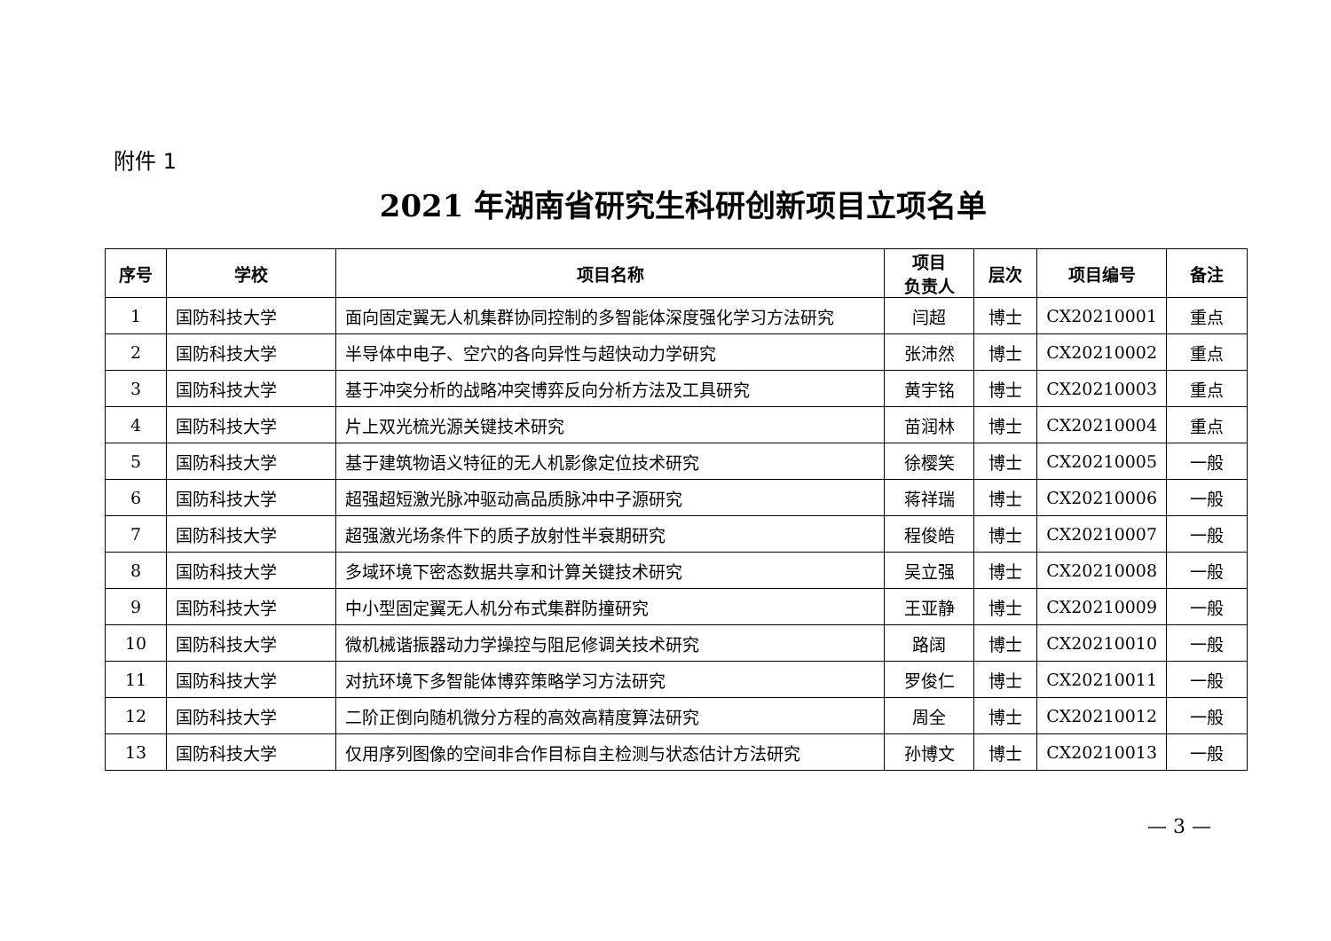附件 1
2021 年湖南省研究生科研创新项目立项名单
| 序号 | 学校 | 项目名称 | 项目 负责人 | 层次 | 项目编号 | 备注 |
| --- | --- | --- | --- | --- | --- | --- |
| 1 | 国防科技大学 | 面向固定翼无人机集群协同控制的多智能体深度强化学习方法研究 | 闫超 | 博士 | CX20210001 | 重点 |
| 2 | 国防科技大学 | 半导体中电子、空穴的各向异性与超快动力学研究 | 张沛然 | 博士 | CX20210002 | 重点 |
| 3 | 国防科技大学 | 基于冲突分析的战略冲突博弈反向分析方法及工具研究 | 黄宇铭 | 博士 | CX20210003 | 重点 |
| 4 | 国防科技大学 | 片上双光梳光源关键技术研究 | 苗润林 | 博士 | CX20210004 | 重点 |
| 5 | 国防科技大学 | 基于建筑物语义特征的无人机影像定位技术研究 | 徐樱笑 | 博士 | CX20210005 | 一般 |
| 6 | 国防科技大学 | 超强超短激光脉冲驱动高品质脉冲中子源研究 | 蒋祥瑞 | 博士 | CX20210006 | 一般 |
| 7 | 国防科技大学 | 超强激光场条件下的质子放射性半衰期研究 | 程俊皓 | 博士 | CX20210007 | 一般 |
| 8 | 国防科技大学 | 多域环境下密态数据共享和计算关键技术研究 | 吴立强 | 博士 | CX20210008 | 一般 |
| 9 | 国防科技大学 | 中小型固定翼无人机分布式集群防撞研究 | 王亚静 | 博士 | CX20210009 | 一般 |
| 10 | 国防科技大学 | 微机械谐振器动力学操控与阻尼修调关技术研究 | 路阔 | 博士 | CX20210010 | 一般 |
| 11 | 国防科技大学 | 对抗环境下多智能体博弈策略学习方法研究 | 罗俊仁 | 博士 | CX20210011 | 一般 |
| 12 | 国防科技大学 | 二阶正倒向随机微分方程的高效高精度算法研究 | 周全 | 博士 | CX20210012 | 一般 |
| 13 | 国防科技大学 | 仅用序列图像的空间非合作目标自主检测与状态估计方法研究 | 孙博文 | 博士 | CX20210013 | 一般 |
— 3 —